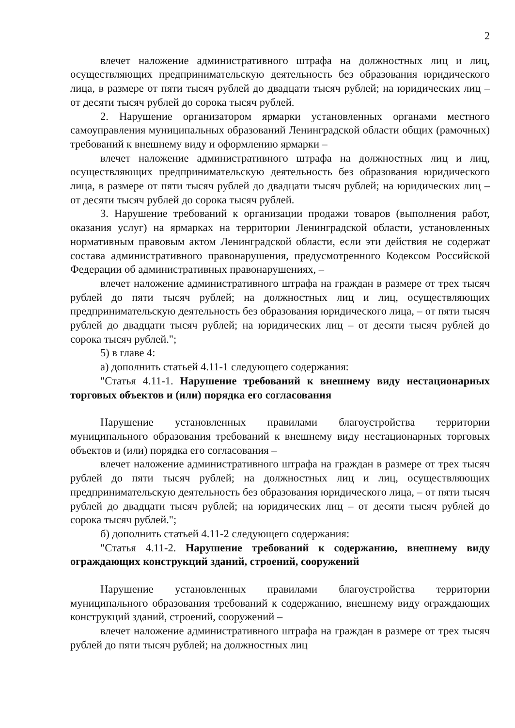2
влечет наложение административного штрафа на должностных лиц и лиц, осуществляющих предпринимательскую деятельность без образования юридического лица, в размере от пяти тысяч рублей до двадцати тысяч рублей; на юридических лиц – от десяти тысяч рублей до сорока тысяч рублей.
2. Нарушение организатором ярмарки установленных органами местного самоуправления муниципальных образований Ленинградской области общих (рамочных) требований к внешнему виду и оформлению ярмарки –
влечет наложение административного штрафа на должностных лиц и лиц, осуществляющих предпринимательскую деятельность без образования юридического лица, в размере от пяти тысяч рублей до двадцати тысяч рублей; на юридических лиц – от десяти тысяч рублей до сорока тысяч рублей.
3. Нарушение требований к организации продажи товаров (выполнения работ, оказания услуг) на ярмарках на территории Ленинградской области, установленных нормативным правовым актом Ленинградской области, если эти действия не содержат состава административного правонарушения, предусмотренного Кодексом Российской Федерации об административных правонарушениях, –
влечет наложение административного штрафа на граждан в размере от трех тысяч рублей до пяти тысяч рублей; на должностных лиц и лиц, осуществляющих предпринимательскую деятельность без образования юридического лица, – от пяти тысяч рублей до двадцати тысяч рублей; на юридических лиц – от десяти тысяч рублей до сорока тысяч рублей.";
5) в главе 4:
а) дополнить статьей 4.11-1 следующего содержания:
"Статья 4.11-1. Нарушение требований к внешнему виду нестационарных торговых объектов и (или) порядка его согласования
Нарушение установленных правилами благоустройства территории муниципального образования требований к внешнему виду нестационарных торговых объектов и (или) порядка его согласования –
влечет наложение административного штрафа на граждан в размере от трех тысяч рублей до пяти тысяч рублей; на должностных лиц и лиц, осуществляющих предпринимательскую деятельность без образования юридического лица, – от пяти тысяч рублей до двадцати тысяч рублей; на юридических лиц – от десяти тысяч рублей до сорока тысяч рублей.";
б) дополнить статьей 4.11-2 следующего содержания:
"Статья 4.11-2. Нарушение требований к содержанию, внешнему виду ограждающих конструкций зданий, строений, сооружений
Нарушение установленных правилами благоустройства территории муниципального образования требований к содержанию, внешнему виду ограждающих конструкций зданий, строений, сооружений –
влечет наложение административного штрафа на граждан в размере от трех тысяч рублей до пяти тысяч рублей; на должностных лиц